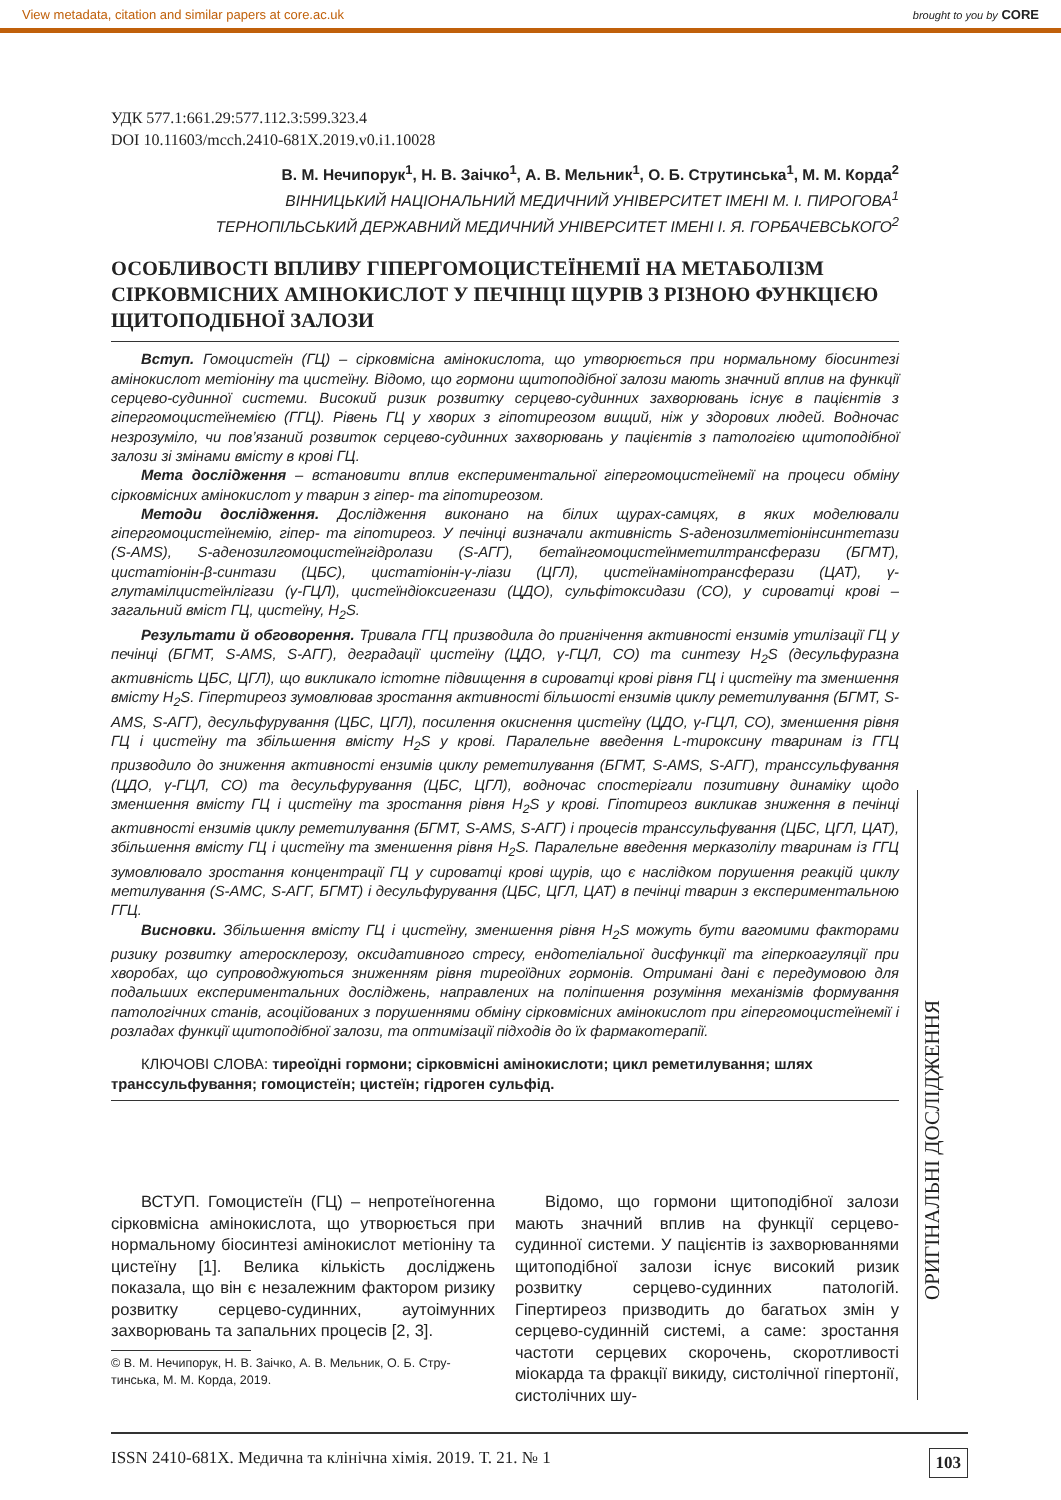View metadata, citation and similar papers at core.ac.uk brought to you by CORE
УДК 577.1:661.29:577.112.3:599.323.4
DOI 10.11603/mcch.2410-681X.2019.v0.i1.10028
В. М. Нечипорук<sup>1</sup>, Н. В. Заічко<sup>1</sup>, А. В. Мельник<sup>1</sup>, О. Б. Струтинська<sup>1</sup>, М. М. Корда<sup>2</sup>
ВІННИЦЬКИЙ НАЦІОНАЛЬНИЙ МЕДИЧНИЙ УНІВЕРСИТЕТ ІМЕНІ М. І. ПИРОГОВА<sup>1</sup>
ТЕРНОПІЛЬСЬКИЙ ДЕРЖАВНИЙ МЕДИЧНИЙ УНІВЕРСИТЕТ ІМЕНІ І. Я. ГОРБАЧЕВСЬКОГО<sup>2</sup>
ОСОБЛИВОСТІ ВПЛИВУ ГІПЕРГОМОЦИСТЕЇНЕМІЇ НА МЕТАБОЛІЗМ СІРКОВМІСНИХ АМІНОКИСЛОТ У ПЕЧІНЦІ ЩУРІВ З РІЗНОЮ ФУНКЦІЄЮ ЩИТОПОДІБНОЇ ЗАЛОЗИ
Вступ. Гомоцистеїн (ГЦ) – сірковмісна амінокислота, що утворюється при нормальному біосинтезі амінокислот метіоніну та цистеїну. Відомо, що гормони щитоподібної залози мають значний вплив на функції серцево-судинної системи. Високий ризик розвитку серцево-судинних захворювань існує в пацієнтів з гіпергомоцистеїнемією (ГГЦ). Рівень ГЦ у хворих з гіпотиреозом вищий, ніж у здорових людей. Водночас незрозуміло, чи пов’язаний розвиток серцево-судинних захворювань у пацієнтів з патологією щитоподібної залози зі змінами вмісту в крові ГЦ.
Мета дослідження – встановити вплив експериментальної гіпергомоцистеїнемії на процеси обміну сірковмісних амінокислот у тварин з гіпер- та гіпотиреозом.
Методи дослідження. Дослідження виконано на білих щурах-самцях, в яких моделювали гіпергомоцистеїнемію, гіпер- та гіпотиреоз. У печінці визначали активність S-аденозилметіонінсинтетази (S-AMS), S-аденозилгомоцистеїнгідролази (S-АГГ), бетаїнгомоцистеїнметилтрансферази (БГМТ), цистатіонін-β-синтази (ЦБС), цистатіонін-γ-ліази (ЦГЛ), цистеїнамінотрансферази (ЦАТ), γ-глутамілцистеїнлігази (γ-ГЦЛ), цистеїндіоксигенази (ЦДО), сульфітоксидази (СО), у сироватці крові – загальний вміст ГЦ, цистеїну, H<sub>2</sub>S.
Результати й обговорення. Тривала ГГЦ призводила до пригнічення активності ензимів утилізації ГЦ у печінці (БГМТ, S-AMS, S-АГГ), деградації цистеїну (ЦДО, γ-ГЦЛ, СО) та синтезу H<sub>2</sub>S (десульфуразна активність ЦБС, ЦГЛ), що викликало істотне підвищення в сироватці крові рівня ГЦ і цистеїну та зменшення вмісту H<sub>2</sub>S. Гіпертиреоз зумовлював зростання активності більшості ензимів циклу реметилування (БГМТ, S-AMS, S-АГГ), десульфурування (ЦБС, ЦГЛ), посилення окиснення цистеїну (ЦДО, γ-ГЦЛ, СО), зменшення рівня ГЦ і цистеїну та збільшення вмісту H<sub>2</sub>S у крові. Паралельне введення L-тироксину тваринам із ГГЦ призводило до зниження активності ензимів циклу реметилування (БГМТ, S-AMS, S-АГГ), транссульфування (ЦДО, γ-ГЦЛ, СО) та десульфурування (ЦБС, ЦГЛ), водночас спостерігали позитивну динаміку щодо зменшення вмісту ГЦ і цистеїну та зростання рівня H<sub>2</sub>S у крові. Гіпотиреоз викликав зниження в печінці активності ензимів циклу реметилування (БГМТ, S-AMS, S-АГГ) і процесів транссульфування (ЦБС, ЦГЛ, ЦАТ), збільшення вмісту ГЦ і цистеїну та зменшення рівня H<sub>2</sub>S. Паралельне введення мерказолілу тваринам із ГГЦ зумовлювало зростання концентрації ГЦ у сироватці крові щурів, що є наслідком порушення реакцій циклу метилування (S-АМС, S-АГГ, БГМТ) і десульфурування (ЦБС, ЦГЛ, ЦАТ) в печінці тварин з експериментальною ГГЦ.
Висновки. Збільшення вмісту ГЦ і цистеїну, зменшення рівня H<sub>2</sub>S можуть бути вагомими факторами ризику розвитку атеросклерозу, оксидативного стресу, ендотеліальної дисфункції та гіперкоагуляції при хворобах, що супроводжуються зниженням рівня тиреоїдних гормонів. Отримані дані є передумовою для подальших експериментальних досліджень, направлених на поліпшення розуміння механізмів формування патологічних станів, асоційованих з порушеннями обміну сірковмісних амінокислот при гіпергомоцистеїнемії і розладах функції щитоподібної залози, та оптимізації підходів до їх фармакотерапії.
КЛЮЧОВІ СЛОВА: тиреоїдні гормони; сірковмісні амінокислоти; цикл реметилування; шлях транссульфування; гомоцистеїн; цистеїн; гідроген сульфід.
ВСТУП. Гомоцистеїн (ГЦ) – непротеїногенна сірковмісна амінокислота, що утворюється при нормальному біосинтезі амінокислот метіоніну та цистеїну [1]. Велика кількість досліджень показала, що він є незалежним фактором ризику розвитку серцево-судинних, аутоімунних захворювань та запальних процесів [2, 3].
© В. М. Нечипорук, Н. В. Заічко, А. В. Мельник, О. Б. Стру-
тинська, М. М. Корда, 2019.
Відомо, що гормони щитоподібної залози мають значний вплив на функції серцево-судинної системи. У пацієнтів із захворюваннями щитоподібної залози існує високий ризик розвитку серцево-судинних патологій. Гіпертиреоз призводить до багатьох змін у серцево-судинній системі, а саме: зростання частоти серцевих скорочень, скоротливості міокарда та фракції викиду, систолічної гіпертонії, систолічних шу-
ISSN 2410-681X. Медична та клінічна хімія. 2019. Т. 21. № 1 103
ОРИГІНАЛЬНІ ДОСЛІДЖЕННЯ